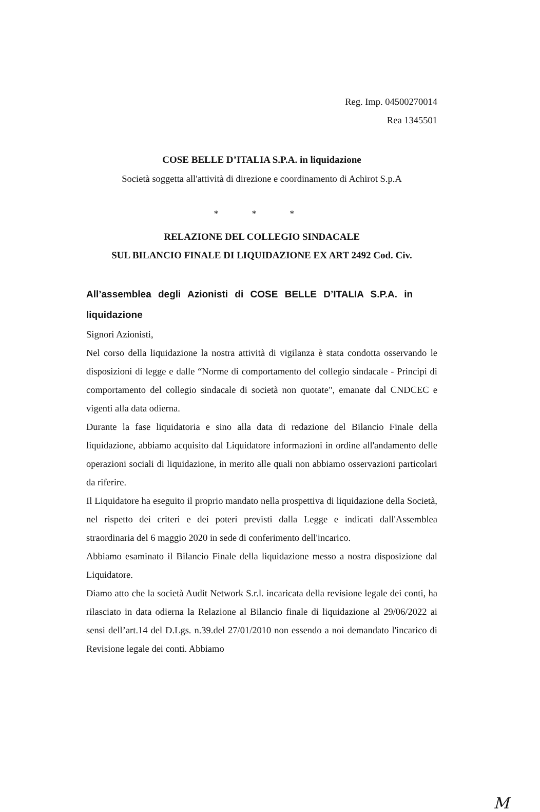Reg. Imp. 04500270014
Rea 1345501
COSE BELLE D’ITALIA S.P.A. in liquidazione
Società soggetta all'attività di direzione e coordinamento di Achirot S.p.A
* * *
RELAZIONE DEL COLLEGIO SINDACALE
SUL BILANCIO FINALE DI LIQUIDAZIONE EX ART 2492 Cod. Civ.
All’assemblea degli Azionisti di COSE BELLE D’ITALIA S.P.A. in liquidazione
Signori Azionisti,
Nel corso della liquidazione la nostra attività di vigilanza è stata condotta osservando le disposizioni di legge e dalle “Norme di comportamento del collegio sindacale - Principi di comportamento del collegio sindacale di società non quotate", emanate dal CNDCEC e vigenti alla data odierna.
Durante la fase liquidatoria e sino alla data di redazione del Bilancio Finale della liquidazione, abbiamo acquisito dal Liquidatore informazioni in ordine all'andamento delle operazioni sociali di liquidazione, in merito alle quali non abbiamo osservazioni particolari da riferire.
Il Liquidatore ha eseguito il proprio mandato nella prospettiva di liquidazione della Società, nel rispetto dei criteri e dei poteri previsti dalla Legge e indicati dall'Assemblea straordinaria del 6 maggio 2020 in sede di conferimento dell'incarico.
Abbiamo esaminato il Bilancio Finale della liquidazione messo a nostra disposizione dal Liquidatore.
Diamo atto che la società Audit Network S.r.l. incaricata della revisione legale dei conti, ha rilasciato in data odierna la Relazione al Bilancio finale di liquidazione al 29/06/2022 ai sensi dell’art.14 del D.Lgs. n.39.del 27/01/2010 non essendo a noi demandato l'incarico di Revisione legale dei conti. Abbiamo
M